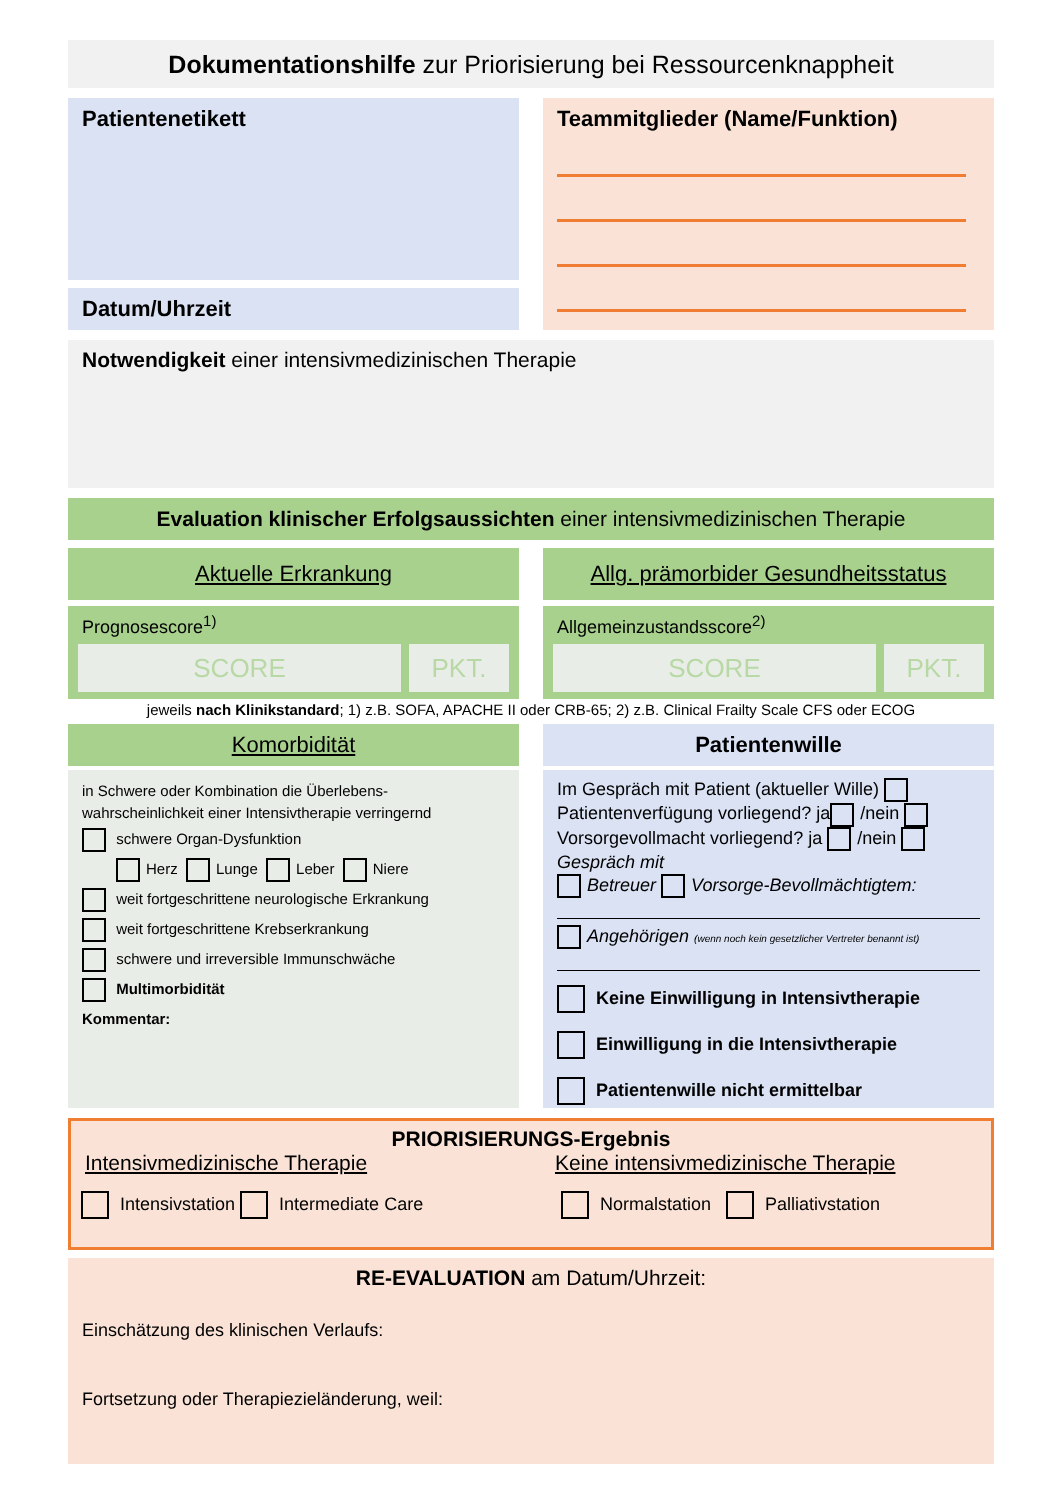Dokumentationshilfe zur Priorisierung bei Ressourcenknappheit
Patientenetikett
Datum/Uhrzeit
Teammitglieder (Name/Funktion)
Notwendigkeit einer intensivmedizinischen Therapie
Evaluation klinischer Erfolgsaussichten einer intensivmedizinischen Therapie
Aktuelle Erkrankung Allg. prämorbider Gesundheitsstatus
Prognosescore<sup>1)</sup>
SCORE PKT.
Allgemeinzustandsscore<sup>2)</sup>
SCORE PKT.
jeweils nach Klinikstandard; 1) z.B. SOFA, APACHE II oder CRB-65; 2) z.B. Clinical Frailty Scale CFS oder ECOG
Komorbidität
in Schwere oder Kombination die Überlebens-
wahrscheinlichkeit einer Intensivtherapie verringernd
schwere Organ-Dysfunktion
Herz Lunge Leber Niere
weit fortgeschrittene neurologische Erkrankung
weit fortgeschrittene Krebserkrankung
schwere und irreversible Immunschwäche
Multimorbidität
Kommentar:
Patientenwille
Im Gespräch mit Patient (aktueller Wille)
Patientenverfügung vorliegend? ja /nein
Vorsorgevollmacht vorliegend? ja /nein
Gespräch mit
Betreuer Vorsorge-Bevollmächtigtem:
Angehörigen (wenn noch kein gesetzlicher Vertreter benannt ist)
Keine Einwilligung in Intensivtherapie
Einwilligung in die Intensivtherapie
Patientenwille nicht ermittelbar
PRIORISIERUNGS-Ergebnis
Intensivmedizinische Therapie Keine intensivmedizinische Therapie
Intensivstation Intermediate Care Normalstation Palliativstation
RE-EVALUATION am Datum/Uhrzeit:
Einschätzung des klinischen Verlaufs:
Fortsetzung oder Therapiezieländerung, weil: